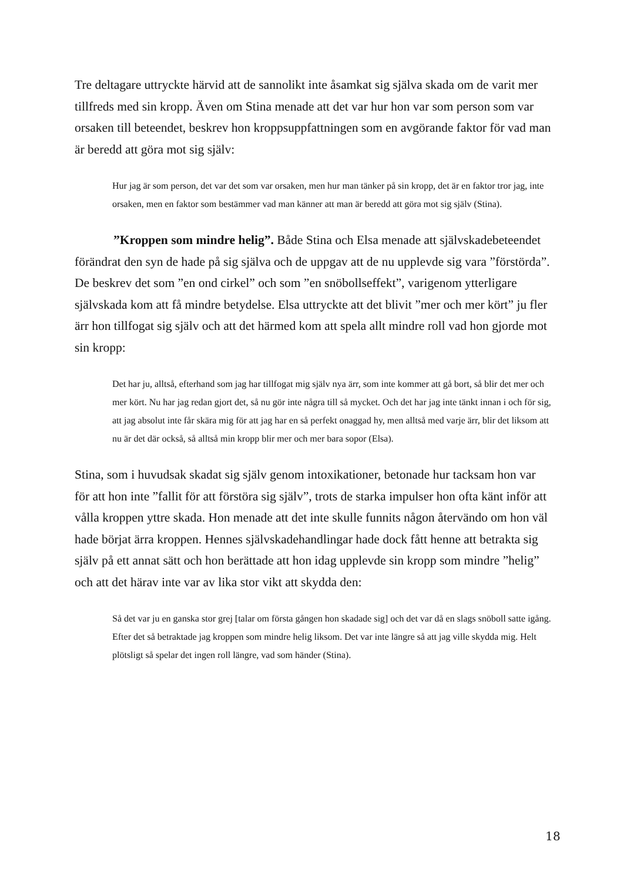Tre deltagare uttryckte härvid att de sannolikt inte åsamkat sig själva skada om de varit mer tillfreds med sin kropp. Även om Stina menade att det var hur hon var som person som var orsaken till beteendet, beskrev hon kroppsuppfattningen som en avgörande faktor för vad man är beredd att göra mot sig själv:
Hur jag är som person, det var det som var orsaken, men hur man tänker på sin kropp, det är en faktor tror jag, inte orsaken, men en faktor som bestämmer vad man känner att man är beredd att göra mot sig själv (Stina).
”Kroppen som mindre helig”. Både Stina och Elsa menade att självskadebeteendet förändrat den syn de hade på sig själva och de uppgav att de nu upplevde sig vara ”förstörda”. De beskrev det som ”en ond cirkel” och som ”en snöbollseffekt”, varigenom ytterligare självskada kom att få mindre betydelse. Elsa uttryckte att det blivit ”mer och mer kört” ju fler ärr hon tillfogat sig själv och att det härmed kom att spela allt mindre roll vad hon gjorde mot sin kropp:
Det har ju, alltså, efterhand som jag har tillfogat mig själv nya ärr, som inte kommer att gå bort, så blir det mer och mer kört. Nu har jag redan gjort det, så nu gör inte några till så mycket. Och det har jag inte tänkt innan i och för sig, att jag absolut inte får skära mig för att jag har en så perfekt onaggad hy, men alltså med varje ärr, blir det liksom att nu är det där också, så alltså min kropp blir mer och mer bara sopor (Elsa).
Stina, som i huvudsak skadat sig själv genom intoxikationer, betonade hur tacksam hon var för att hon inte ”fallit för att förstöra sig själv”, trots de starka impulser hon ofta känt inför att vålla kroppen yttre skada. Hon menade att det inte skulle funnits någon återvändo om hon väl hade börjat ärra kroppen. Hennes självskadehandlingar hade dock fått henne att betrakta sig själv på ett annat sätt och hon berättade att hon idag upplevde sin kropp som mindre ”helig” och att det härav inte var av lika stor vikt att skydda den:
Så det var ju en ganska stor grej [talar om första gången hon skadade sig] och det var då en slags snöboll satte igång. Efter det så betraktade jag kroppen som mindre helig liksom. Det var inte längre så att jag ville skydda mig. Helt plötsligt så spelar det ingen roll längre, vad som händer (Stina).
18